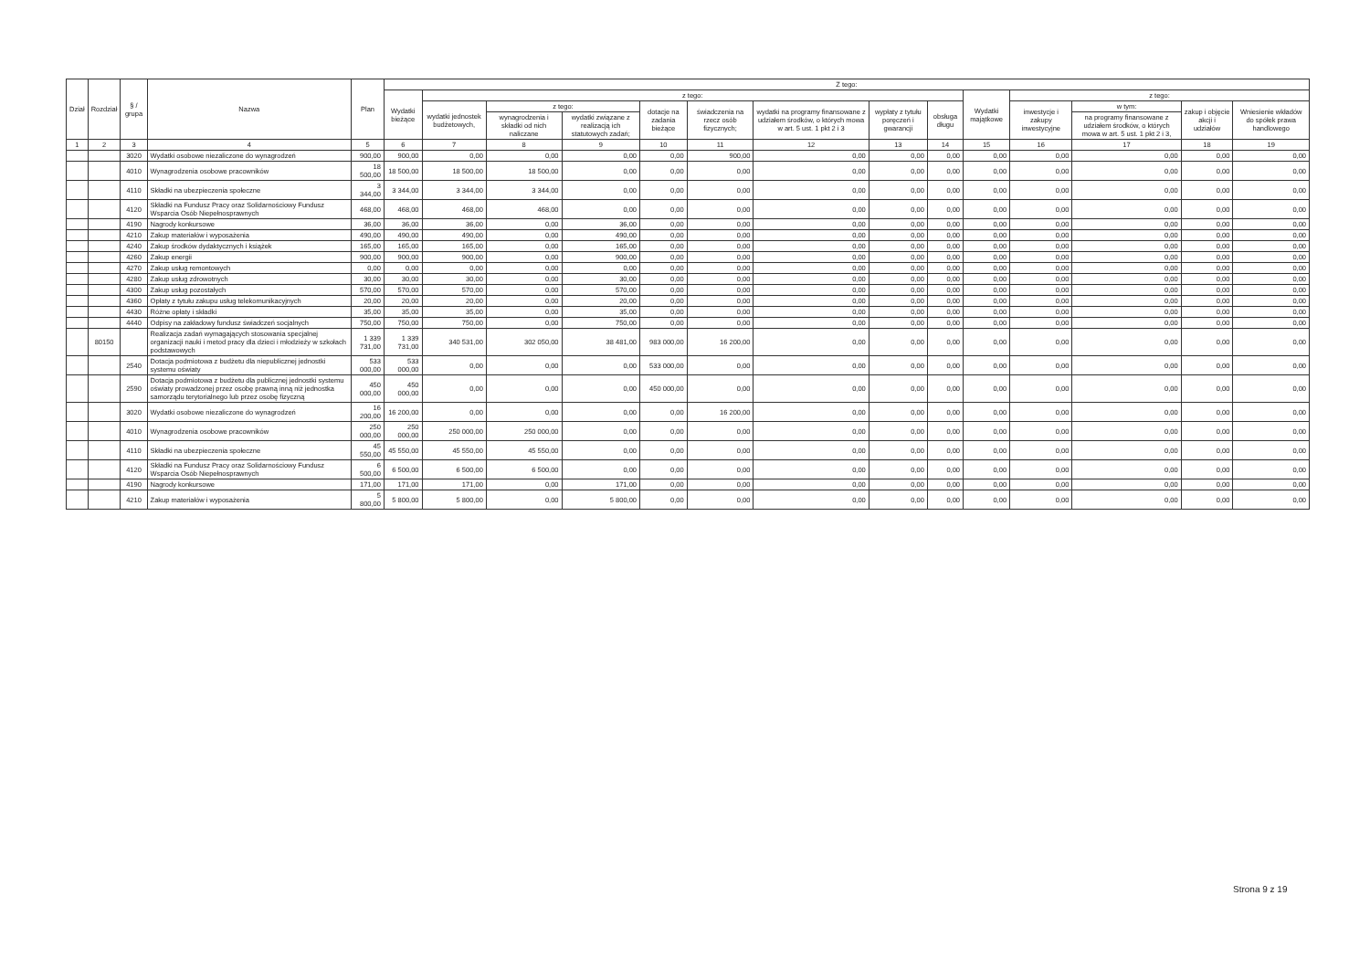| Dział | Rozdział | § / grupa | Nazwa | Plan | Z tego: | | | | | | | | | | | | | |
| --- | --- | --- | --- | --- | --- | --- | --- | --- | --- | --- | --- | --- | --- | --- | --- | --- | --- | --- |
| | | | | | Wydatki bieżące | z tego: | | | | | | | | Wydatki majątkowe | z tego: | | | |
| | | | | | | wydatki jednostek budżetowych, | z tego: | | dotacje na zadania bieżące | świadczenia na rzecz osób fizycznych; | wydatki na programy finansowane z udziałem środków, o których mowa w art. 5 ust. 1 pkt 2 i 3 | wypłaty z tytułu poręczeń i gwarancji | obsługa długu | | inwestycje i zakupy inwestycyjne | w tym: | zakup i objęcie akcji i udziałów | Wniesienie wkładów do spółek prawa handlowego |
| | | | | | | | wynagrodzenia i składki od nich naliczane | wydatki związane z realizacją ich statutowych zadań; | | | | | | | | na programy finansowane z udziałem środków, o których mowa w art. 5 ust. 1 pkt 2 i 3, | | |
| 1 | 2 | 3 | 4 | 5 | 6 | 7 | 8 | 9 | 10 | 11 | 12 | 13 | 14 | 15 | 16 | 17 | 18 | 19 |
| | | 3020 | Wydatki osobowe niezaliczone do wynagrodzeń | 900,00 | 900,00 | 0,00 | 0,00 | 0,00 | 0,00 | 900,00 | 0,00 | 0,00 | 0,00 | 0,00 | 0,00 | 0,00 | 0,00 | 0,00 |
| | | 4010 | Wynagrodzenia osobowe pracowników | 18 500,00 | 18 500,00 | 18 500,00 | 18 500,00 | 0,00 | 0,00 | 0,00 | 0,00 | 0,00 | 0,00 | 0,00 | 0,00 | 0,00 | 0,00 | 0,00 |
| | | 4110 | Składki na ubezpieczenia społeczne | 3 344,00 | 3 344,00 | 3 344,00 | 3 344,00 | 0,00 | 0,00 | 0,00 | 0,00 | 0,00 | 0,00 | 0,00 | 0,00 | 0,00 | 0,00 | 0,00 |
| | | 4120 | Składki na Fundusz Pracy oraz Solidarnościowy Fundusz Wsparcia Osób Niepełnosprawnych | 468,00 | 468,00 | 468,00 | 468,00 | 0,00 | 0,00 | 0,00 | 0,00 | 0,00 | 0,00 | 0,00 | 0,00 | 0,00 | 0,00 | 0,00 |
| | | 4190 | Nagrody konkursowe | 36,00 | 36,00 | 36,00 | 0,00 | 36,00 | 0,00 | 0,00 | 0,00 | 0,00 | 0,00 | 0,00 | 0,00 | 0,00 | 0,00 | 0,00 |
| | | 4210 | Zakup materiałów i wyposażenia | 490,00 | 490,00 | 490,00 | 0,00 | 490,00 | 0,00 | 0,00 | 0,00 | 0,00 | 0,00 | 0,00 | 0,00 | 0,00 | 0,00 | 0,00 |
| | | 4240 | Zakup środków dydaktycznych i książek | 165,00 | 165,00 | 165,00 | 0,00 | 165,00 | 0,00 | 0,00 | 0,00 | 0,00 | 0,00 | 0,00 | 0,00 | 0,00 | 0,00 | 0,00 |
| | | 4260 | Zakup energii | 900,00 | 900,00 | 900,00 | 0,00 | 900,00 | 0,00 | 0,00 | 0,00 | 0,00 | 0,00 | 0,00 | 0,00 | 0,00 | 0,00 | 0,00 |
| | | 4270 | Zakup usług remontowych | 0,00 | 0,00 | 0,00 | 0,00 | 0,00 | 0,00 | 0,00 | 0,00 | 0,00 | 0,00 | 0,00 | 0,00 | 0,00 | 0,00 | 0,00 |
| | | 4280 | Zakup usług zdrowotnych | 30,00 | 30,00 | 30,00 | 0,00 | 30,00 | 0,00 | 0,00 | 0,00 | 0,00 | 0,00 | 0,00 | 0,00 | 0,00 | 0,00 | 0,00 |
| | | 4300 | Zakup usług pozostałych | 570,00 | 570,00 | 570,00 | 0,00 | 570,00 | 0,00 | 0,00 | 0,00 | 0,00 | 0,00 | 0,00 | 0,00 | 0,00 | 0,00 | 0,00 |
| | | 4360 | Opłaty z tytułu zakupu usług telekomunikacyjnych | 20,00 | 20,00 | 20,00 | 0,00 | 20,00 | 0,00 | 0,00 | 0,00 | 0,00 | 0,00 | 0,00 | 0,00 | 0,00 | 0,00 | 0,00 |
| | | 4430 | Różne opłaty i składki | 35,00 | 35,00 | 35,00 | 0,00 | 35,00 | 0,00 | 0,00 | 0,00 | 0,00 | 0,00 | 0,00 | 0,00 | 0,00 | 0,00 | 0,00 |
| | | 4440 | Odpisy na zakładowy fundusz świadczeń socjalnych | 750,00 | 750,00 | 750,00 | 0,00 | 750,00 | 0,00 | 0,00 | 0,00 | 0,00 | 0,00 | 0,00 | 0,00 | 0,00 | 0,00 | 0,00 |
| | 80150 | | Realizacja zadań wymagających stosowania specjalnej organizacji nauki i metod pracy dla dzieci i młodzieży w szkołach podstawowych | 1 339 731,00 | 1 339 731,00 | 340 531,00 | 302 050,00 | 38 481,00 | 983 000,00 | 16 200,00 | 0,00 | 0,00 | 0,00 | 0,00 | 0,00 | 0,00 | 0,00 | 0,00 |
| | | 2540 | Dotacja podmiotowa z budżetu dla niepublicznej jednostki systemu oświaty | 533 000,00 | 533 000,00 | 0,00 | 0,00 | 0,00 | 533 000,00 | 0,00 | 0,00 | 0,00 | 0,00 | 0,00 | 0,00 | 0,00 | 0,00 | 0,00 |
| | | 2590 | Dotacja podmiotowa z budżetu dla publicznej jednostki systemu oświaty prowadzonej przez osobę prawną inną niż jednostka samorządu terytorialnego lub przez osobę fizyczną | 450 000,00 | 450 000,00 | 0,00 | 0,00 | 0,00 | 450 000,00 | 0,00 | 0,00 | 0,00 | 0,00 | 0,00 | 0,00 | 0,00 | 0,00 | 0,00 |
| | | 3020 | Wydatki osobowe niezaliczone do wynagrodzeń | 16 200,00 | 16 200,00 | 0,00 | 0,00 | 0,00 | 0,00 | 16 200,00 | 0,00 | 0,00 | 0,00 | 0,00 | 0,00 | 0,00 | 0,00 | 0,00 |
| | | 4010 | Wynagrodzenia osobowe pracowników | 250 000,00 | 250 000,00 | 250 000,00 | 250 000,00 | 0,00 | 0,00 | 0,00 | 0,00 | 0,00 | 0,00 | 0,00 | 0,00 | 0,00 | 0,00 | 0,00 |
| | | 4110 | Składki na ubezpieczenia społeczne | 45 550,00 | 45 550,00 | 45 550,00 | 45 550,00 | 0,00 | 0,00 | 0,00 | 0,00 | 0,00 | 0,00 | 0,00 | 0,00 | 0,00 | 0,00 | 0,00 |
| | | 4120 | Składki na Fundusz Pracy oraz Solidarnościowy Fundusz Wsparcia Osób Niepełnosprawnych | 6 500,00 | 6 500,00 | 6 500,00 | 6 500,00 | 0,00 | 0,00 | 0,00 | 0,00 | 0,00 | 0,00 | 0,00 | 0,00 | 0,00 | 0,00 | 0,00 |
| | | 4190 | Nagrody konkursowe | 171,00 | 171,00 | 171,00 | 0,00 | 171,00 | 0,00 | 0,00 | 0,00 | 0,00 | 0,00 | 0,00 | 0,00 | 0,00 | 0,00 | 0,00 |
| | | 4210 | Zakup materiałów i wyposażenia | 5 800,00 | 5 800,00 | 5 800,00 | 0,00 | 5 800,00 | 0,00 | 0,00 | 0,00 | 0,00 | 0,00 | 0,00 | 0,00 | 0,00 | 0,00 | 0,00 |
Strona 9 z 19